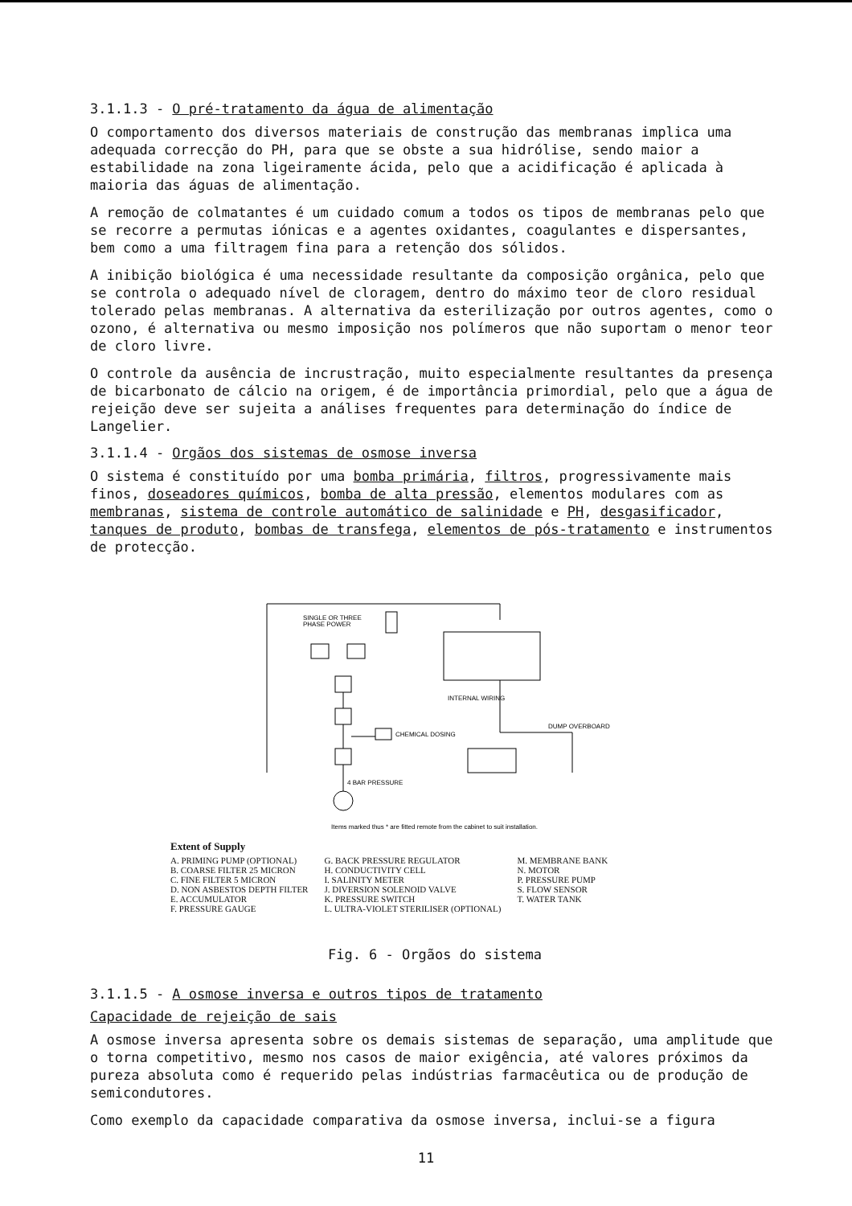3.1.1.3 - O pré-tratamento da água de alimentação
O comportamento dos diversos materiais de construção das membranas implica uma adequada correcção do PH, para que se obste a sua hidrólise, sendo maior a estabilidade na zona ligeiramente ácida, pelo que a acidificação é aplicada à maioria das águas de alimentação.
A remoção de colmatantes é um cuidado comum a todos os tipos de membranas pelo que se recorre a permutas iónicas e a agentes oxidantes, coagulantes e dispersantes, bem como a uma filtragem fina para a retenção dos sólidos.
A inibição biológica é uma necessidade resultante da composição orgânica, pelo que se controla o adequado nível de cloragem, dentro do máximo teor de cloro residual tolerado pelas membranas. A alternativa da esterilização por outros agentes, como o ozono, é alternativa ou mesmo imposição nos polímeros que não suportam o menor teor de cloro livre.
O controle da ausência de incrustração, muito especialmente resultantes da presença de bicarbonato de cálcio na origem, é de importância primordial, pelo que a água de rejeição deve ser sujeita a análises frequentes para determinação do índice de Langelier.
3.1.1.4 - Orgãos dos sistemas de osmose inversa
O sistema é constituído por uma bomba primária, filtros, progressivamente mais finos, doseadores químicos, bomba de alta pressão, elementos modulares com as membranas, sistema de controle automático de salinidade e PH, desgasificador, tanques de produto, bombas de transfega, elementos de pós-tratamento e instrumentos de protecção.
SINGLE OR THREE
PHASE POWER
INTERNAL WIRING
DUMP OVERBOARD
CHEMICAL DOSING
4 BAR PRESSURE
Items marked thus * are fitted remote from the cabinet to suit installation.
Extent of Supply
A. PRIMING PUMP (OPTIONAL)
B. COARSE FILTER 25 MICRON
C. FINE FILTER 5 MICRON
D. NON ASBESTOS DEPTH FILTER
E. ACCUMULATOR
F. PRESSURE GAUGE
G. BACK PRESSURE REGULATOR
H. CONDUCTIVITY CELL
I. SALINITY METER
J. DIVERSION SOLENOID VALVE
K. PRESSURE SWITCH
L. ULTRA-VIOLET STERILISER (OPTIONAL)
M. MEMBRANE BANK
N. MOTOR
P. PRESSURE PUMP
S. FLOW SENSOR
T. WATER TANK
Fig. 6 - Orgãos do sistema
3.1.1.5 - A osmose inversa e outros tipos de tratamento
Capacidade de rejeição de sais
A osmose inversa apresenta sobre os demais sistemas de separação, uma amplitude que o torna competitivo, mesmo nos casos de maior exigência, até valores próximos da pureza absoluta como é requerido pelas indústrias farmacêutica ou de produção de semicondutores.
Como exemplo da capacidade comparativa da osmose inversa, inclui-se a figura
11